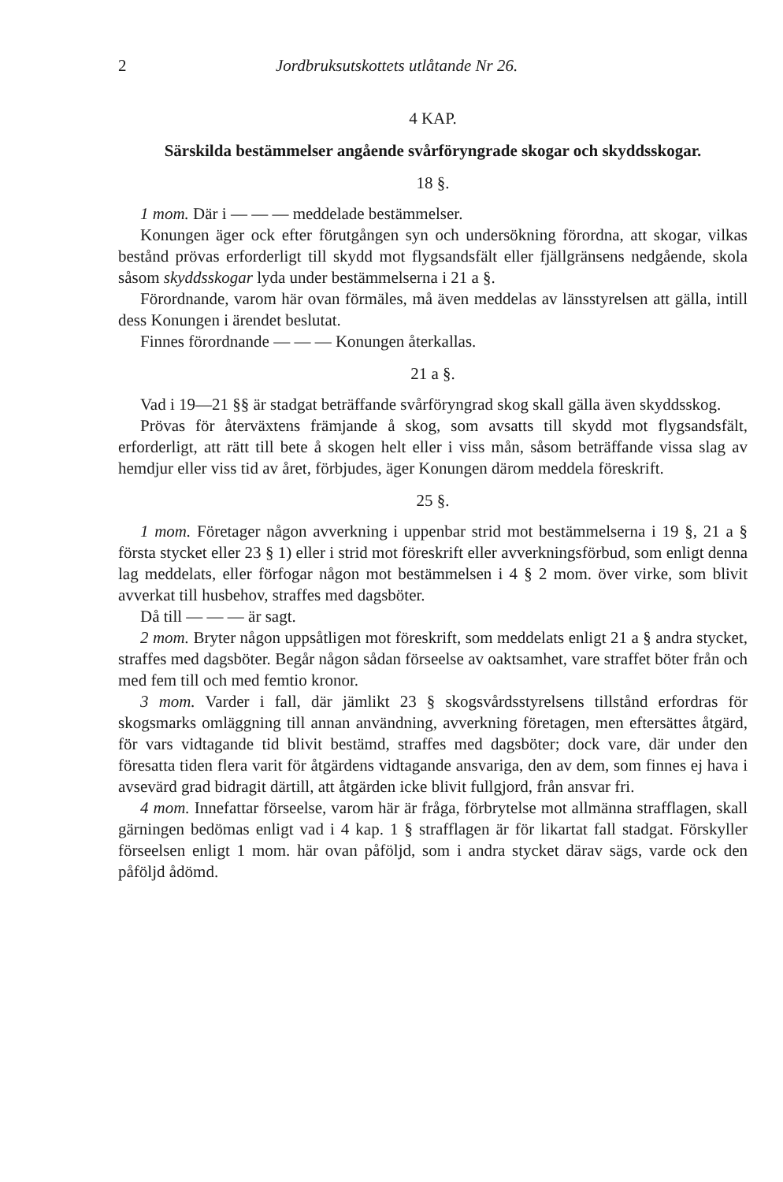2 Jordbruksutskottets utlåtande Nr 26.
4 KAP.
Särskilda bestämmelser angående svårföryngrade skogar och skyddsskogar.
18 §.
1 mom. Där i — — — meddelade bestämmelser.
Konungen äger ock efter förutgången syn och undersökning förordna, att skogar, vilkas bestånd prövas erforderligt till skydd mot flygsandsfält eller fjällgränsens nedgående, skola såsom skyddsskogar lyda under bestämmelserna i 21 a §.
Förordnande, varom här ovan förmäles, må även meddelas av länsstyrelsen att gälla, intill dess Konungen i ärendet beslutat.
Finnes förordnande — — — Konungen återkallas.
21 a §.
Vad i 19—21 §§ är stadgat beträffande svårföryngrad skog skall gälla även skyddsskog.
Prövas för återväxtens främjande å skog, som avsatts till skydd mot flygsandsfält, erforderligt, att rätt till bete å skogen helt eller i viss mån, såsom beträffande vissa slag av hemdjur eller viss tid av året, förbjudes, äger Konungen därom meddela föreskrift.
25 §.
1 mom. Företager någon avverkning i uppenbar strid mot bestämmelserna i 19 §, 21 a § första stycket eller 23 § 1) eller i strid mot föreskrift eller avverkningsförbud, som enligt denna lag meddelats, eller förfogar någon mot bestämmelsen i 4 § 2 mom. över virke, som blivit avverkat till husbehov, straffes med dagsböter.
Då till — — — är sagt.
2 mom. Bryter någon uppsåtligen mot föreskrift, som meddelats enligt 21 a § andra stycket, straffes med dagsböter. Begår någon sådan förseelse av oaktsamhet, vare straffet böter från och med fem till och med femtio kronor.
3 mom. Varder i fall, där jämlikt 23 § skogsvårdsstyrelsens tillstånd erfordras för skogsmarks omläggning till annan användning, avverkning företagen, men eftersättes åtgärd, för vars vidtagande tid blivit bestämd, straffes med dagsböter; dock vare, där under den föresatta tiden flera varit för åtgärdens vidtagande ansvariga, den av dem, som finnes ej hava i avsevärd grad bidragit därtill, att åtgärden icke blivit fullgjord, från ansvar fri.
4 mom. Innefattar förseelse, varom här är fråga, förbrytelse mot allmänna strafflagen, skall gärningen bedömas enligt vad i 4 kap. 1 § strafflagen är för likartat fall stadgat. Förskyller förseelsen enligt 1 mom. här ovan påföljd, som i andra stycket därav sägs, varde ock den påföljd ådömd.